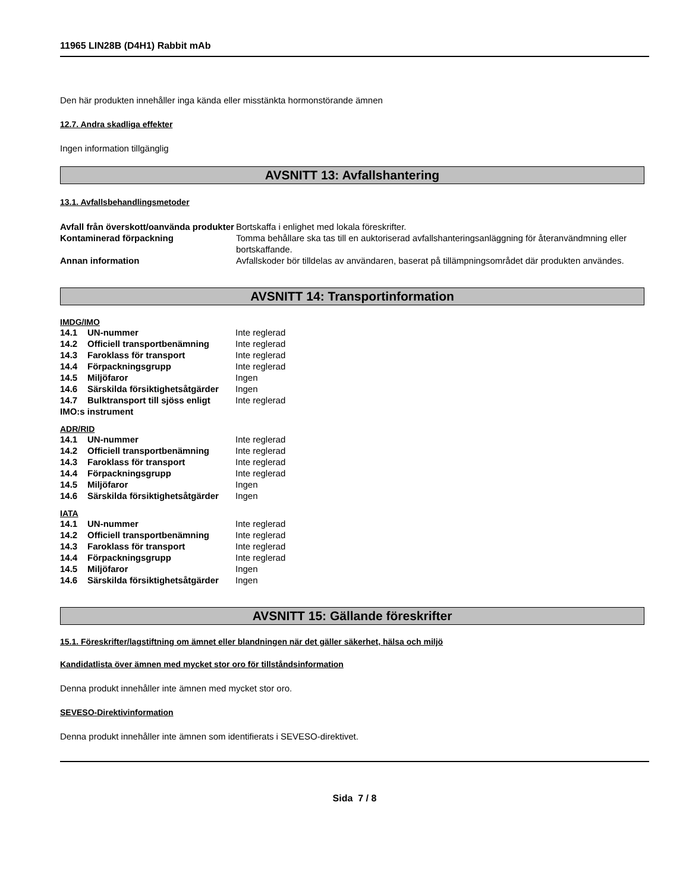11965 LIN28B (D4H1) Rabbit mAb
Den här produkten innehåller inga kända eller misstänkta hormonstörande ämnen
12.7. Andra skadliga effekter
Ingen information tillgänglig
AVSNITT 13: Avfallshantering
13.1. Avfallsbehandlingsmetoder
| Avfall från överskott/oanvända produkter | Bortskaffa i enlighet med lokala föreskrifter. |
| Kontaminerad förpackning | Tomma behållare ska tas till en auktoriserad avfallshanteringsanläggning för återanvändmning eller bortskaffande. |
| Annan information | Avfallskoder bör tilldelas av användaren, baserat på tillämpningsområdet där produkten användes. |
AVSNITT 14: Transportinformation
IMDG/IMO
| 14.1 | UN-nummer | Inte reglerad |
| 14.2 | Officiell transportbenämning | Inte reglerad |
| 14.3 | Faroklass för transport | Inte reglerad |
| 14.4 | Förpackningsgrupp | Inte reglerad |
| 14.5 | Miljöfaror | Ingen |
| 14.6 | Särskilda försiktighetsåtgärder | Ingen |
| 14.7 | Bulktransport till sjöss enligt | Inte reglerad |
| IMO:s instrument | | |
ADR/RID
| 14.1 | UN-nummer | Inte reglerad |
| 14.2 | Officiell transportbenämning | Inte reglerad |
| 14.3 | Faroklass för transport | Inte reglerad |
| 14.4 | Förpackningsgrupp | Inte reglerad |
| 14.5 | Miljöfaror | Ingen |
| 14.6 | Särskilda försiktighetsåtgärder | Ingen |
IATA
| 14.1 | UN-nummer | Inte reglerad |
| 14.2 | Officiell transportbenämning | Inte reglerad |
| 14.3 | Faroklass för transport | Inte reglerad |
| 14.4 | Förpackningsgrupp | Inte reglerad |
| 14.5 | Miljöfaror | Ingen |
| 14.6 | Särskilda försiktighetsåtgärder | Ingen |
AVSNITT 15: Gällande föreskrifter
15.1. Föreskrifter/lagstiftning om ämnet eller blandningen när det gäller säkerhet, hälsa och miljö
Kandidatlista över ämnen med mycket stor oro för tillståndsinformation
Denna produkt innehåller inte ämnen med mycket stor oro.
SEVESO-Direktivinformation
Denna produkt innehåller inte ämnen som identifierats i SEVESO-direktivet.
Sida 7 / 8